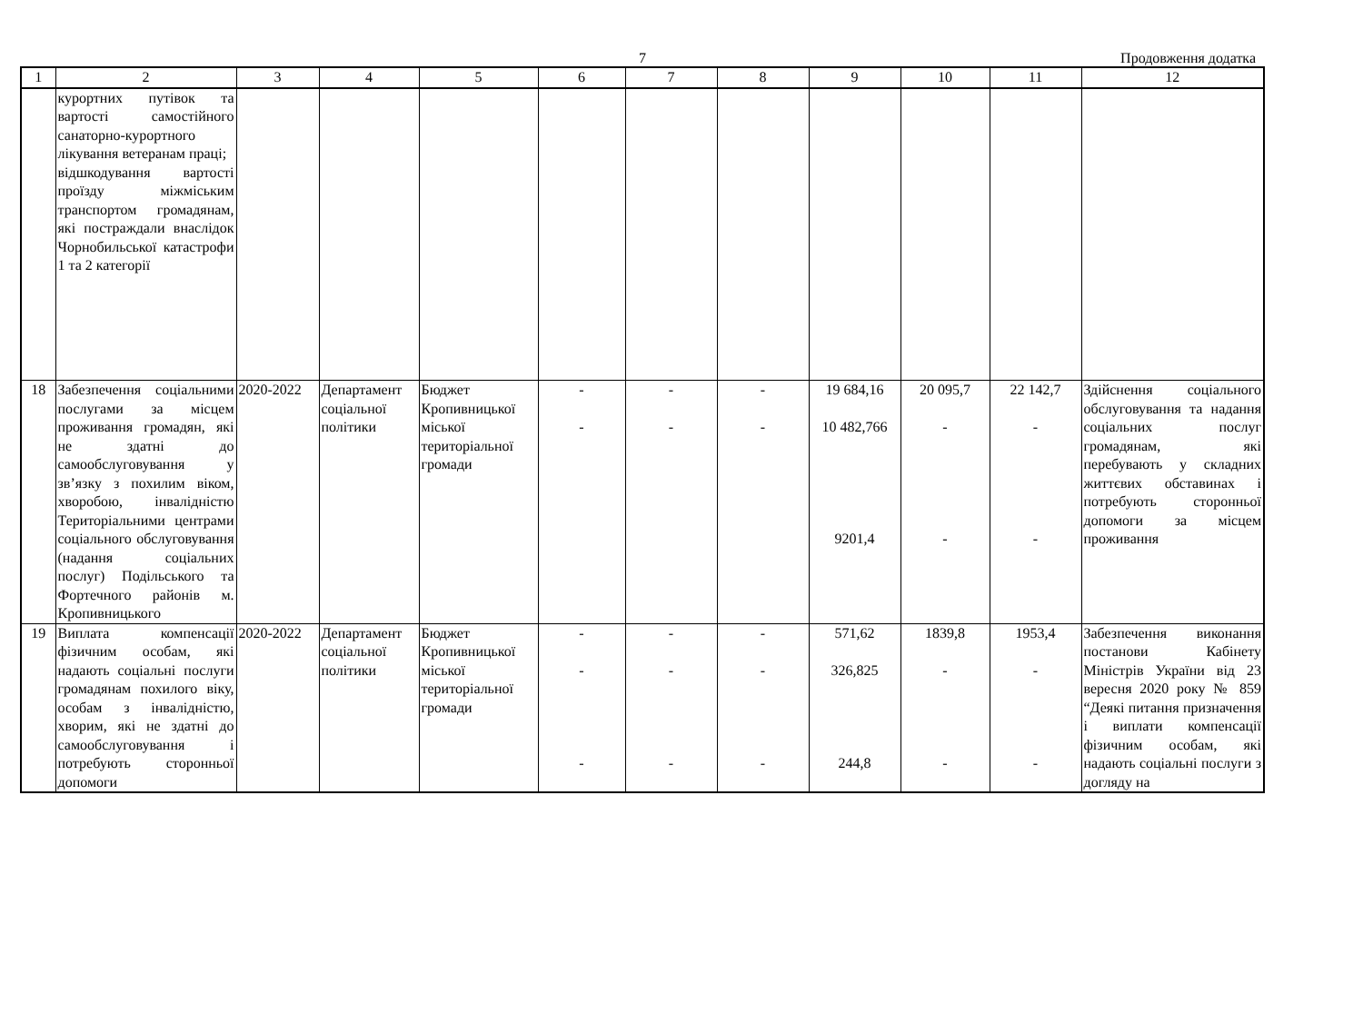7
Продовження додатка
| 1 | 2 | 3 | 4 | 5 | 6 | 7 | 8 | 9 | 10 | 11 | 12 |
| --- | --- | --- | --- | --- | --- | --- | --- | --- | --- | --- | --- |
| | курортних путівок та вартості самостійного санаторно-курортного лікування ветеранам праці; відшкодування вартості проїзду міжміським транспортом громадянам, які постраждали внаслідок Чорнобильської катастрофи 1 та 2 категорії | | | | | | | | | | |
| 18 | Забезпечення соціальними послугами за місцем проживання громадян, які не здатні до самообслуговування у зв’язку з похилим віком, хворобою, інвалідністю Територіальними центрами соціального обслуговування (надання соціальних послуг) Подільського та Фортечного районів м. Кропивницького | 2020-2022 | Департамент соціальної політики | Бюджет Кропивницької міської територіальної громади | - - | - - | - - | 19 684,16 10 482,766 9201,4 | 20 095,7 - - | 22 142,7 - - | Здійснення соціального обслуговування та надання соціальних послуг громадянам, які перебувають у складних життєвих обставинах і потребують сторонньої допомоги за місцем проживання |
| 19 | Виплата компенсації фізичним особам, які надають соціальні послуги громадянам похилого віку, особам з інвалідністю, хворим, які не здатні до самообслуговування і потребують сторонньої допомоги | 2020-2022 | Департамент соціальної політики | Бюджет Кропивницької міської територіальної громади | - - - | - - - | - - - | 571,62 326,825 244,8 | 1839,8 - - | 1953,4 - - | Забезпечення виконання постанови Кабінету Міністрів України від 23 вересня 2020 року № 859 “Деякі питання призначення і виплати компенсації фізичним особам, які надають соціальні послуги з догляду на |